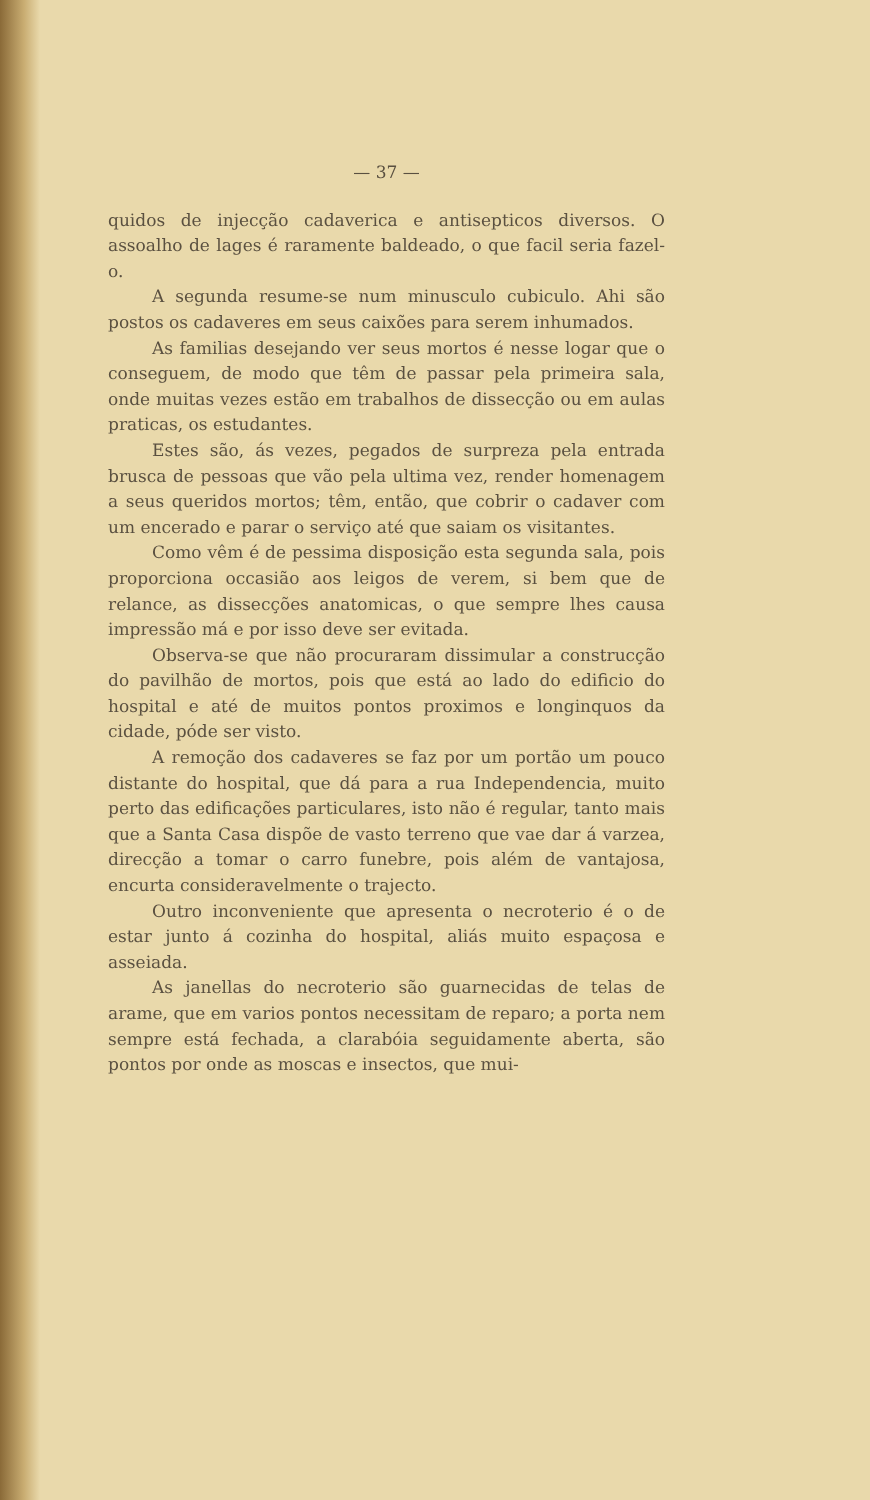— 37 —
quidos de injecção cadaverica e antisepticos diversos. O assoalho de lages é raramente baldeado, o que facil seria fazel-o.
A segunda resume-se num minusculo cubiculo. Ahi são postos os cadaveres em seus caixões para serem inhumados.
As familias desejando ver seus mortos é nesse logar que o conseguem, de modo que têm de passar pela primeira sala, onde muitas vezes estão em trabalhos de dissecção ou em aulas praticas, os estudantes.
Estes são, ás vezes, pegados de surpreza pela entrada brusca de pessoas que vão pela ultima vez, render homenagem a seus queridos mortos; têm, então, que cobrir o cadaver com um encerado e parar o serviço até que saiam os visitantes.
Como vêm é de pessima disposição esta segunda sala, pois proporciona occasião aos leigos de verem, si bem que de relance, as dissecções anatomicas, o que sempre lhes causa impressão má e por isso deve ser evitada.
Observa-se que não procuraram dissimular a construcção do pavilhão de mortos, pois que está ao lado do edificio do hospital e até de muitos pontos proximos e longinquos da cidade, póde ser visto.
A remoção dos cadaveres se faz por um portão um pouco distante do hospital, que dá para a rua Independencia, muito perto das edificações particulares, isto não é regular, tanto mais que a Santa Casa dispõe de vasto terreno que vae dar á varzea, direcção a tomar o carro funebre, pois além de vantajosa, encurta consideravelmente o trajecto.
Outro inconveniente que apresenta o necroterio é o de estar junto á cozinha do hospital, aliás muito espaçosa e asseiada.
As janellas do necroterio são guarnecidas de telas de arame, que em varios pontos necessitam de reparo; a porta nem sempre está fechada, a clarabóia seguidamente aberta, são pontos por onde as moscas e insectos, que mui-